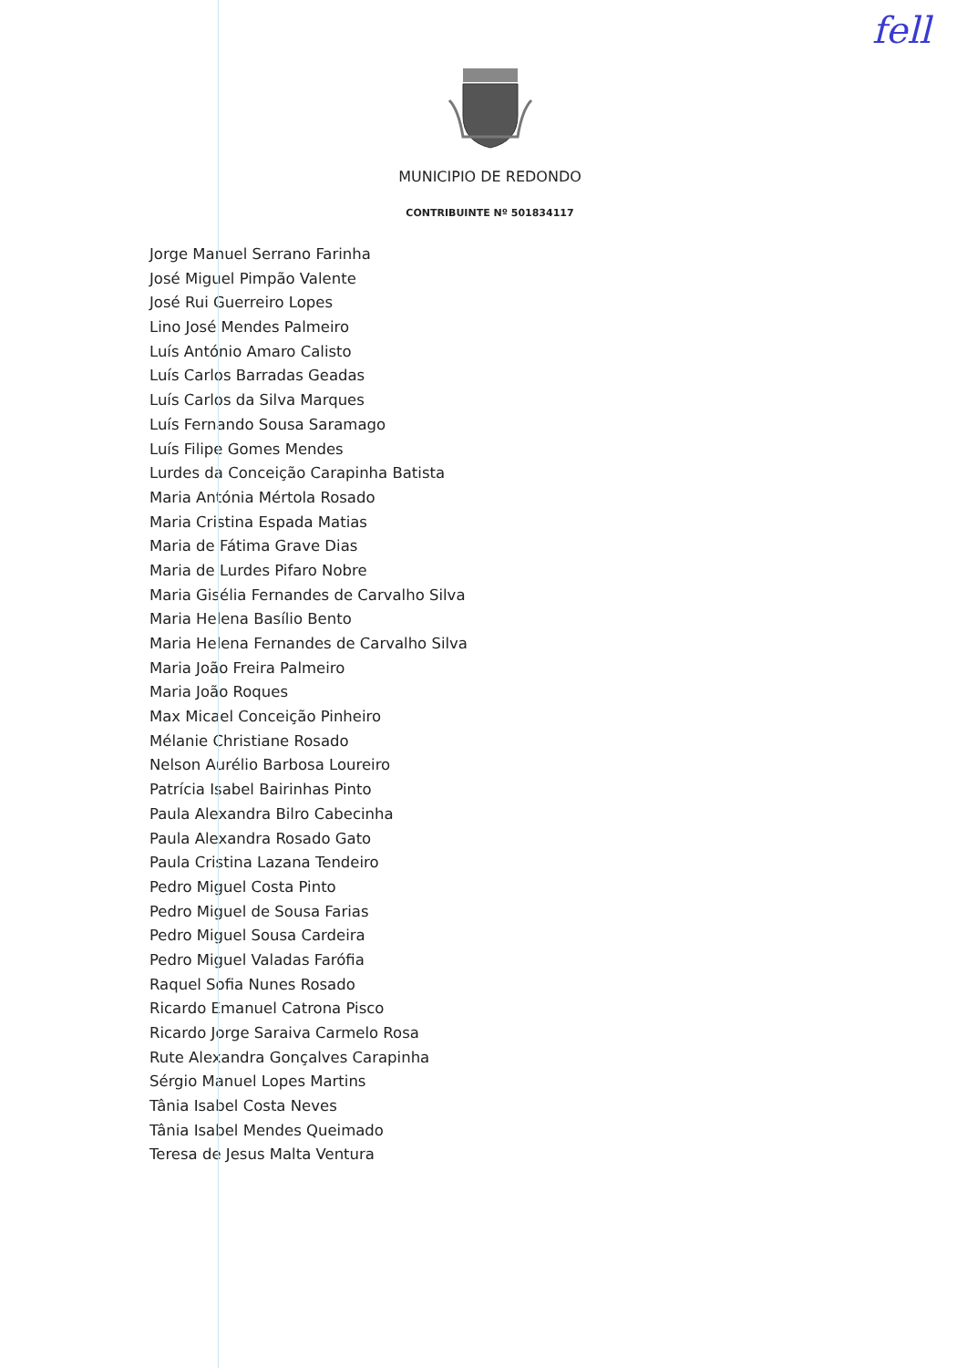fell
MUNICIPIO DE REDONDO
CONTRIBUINTE Nº 501834117
Jorge Manuel Serrano Farinha
José Miguel Pimpão Valente
José Rui Guerreiro Lopes
Lino José Mendes Palmeiro
Luís António Amaro Calisto
Luís Carlos Barradas Geadas
Luís Carlos da Silva Marques
Luís Fernando Sousa Saramago
Luís Filipe Gomes Mendes
Lurdes da Conceição Carapinha Batista
Maria Antónia Mértola Rosado
Maria Cristina Espada Matias
Maria de Fátima Grave Dias
Maria de Lurdes Pifaro Nobre
Maria Gisélia Fernandes de Carvalho Silva
Maria Helena Basílio Bento
Maria Helena Fernandes de Carvalho Silva
Maria João Freira Palmeiro
Maria João Roques
Max Micael Conceição Pinheiro
Mélanie Christiane Rosado
Nelson Aurélio Barbosa Loureiro
Patrícia Isabel Bairinhas Pinto
Paula Alexandra Bilro Cabecinha
Paula Alexandra Rosado Gato
Paula Cristina Lazana Tendeiro
Pedro Miguel Costa Pinto
Pedro Miguel de Sousa Farias
Pedro Miguel Sousa Cardeira
Pedro Miguel Valadas Farófia
Raquel Sofia Nunes Rosado
Ricardo Emanuel Catrona Pisco
Ricardo Jorge Saraiva Carmelo Rosa
Rute Alexandra Gonçalves Carapinha
Sérgio Manuel Lopes Martins
Tânia Isabel Costa Neves
Tânia Isabel Mendes Queimado
Teresa de Jesus Malta Ventura